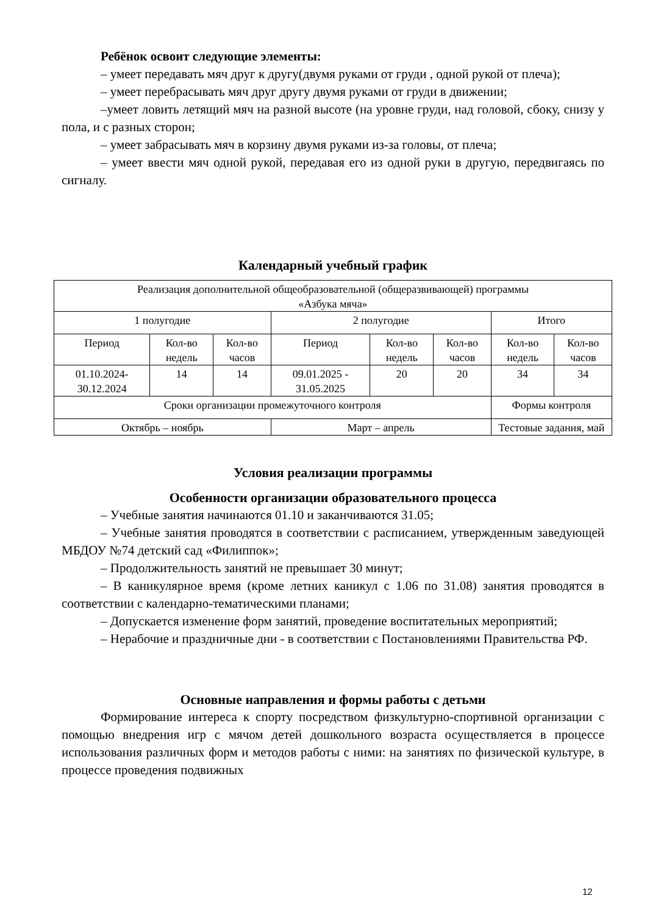Ребёнок освоит следующие элементы:
– умеет передавать мяч друг к другу(двумя руками от груди , одной рукой от плеча);
– умеет перебрасывать мяч друг другу двумя руками от груди в движении;
–умеет ловить летящий мяч на разной высоте (на уровне груди, над головой, сбоку, снизу у пола, и с разных сторон;
– умеет забрасывать мяч в корзину двумя руками из-за головы, от плеча;
– умеет ввести мяч одной рукой, передавая его из одной руки в другую, передвигаясь по сигналу.
Календарный учебный график
| Реализация дополнительной общеобразовательной (общеразвивающей) программы «Азбука мяча» | | | | | | | |
| 1 полугодие | | | 2 полугодие | | | Итого | |
| Период | Кол-во недель | Кол-во часов | Период | Кол-во недель | Кол-во часов | Кол-во недель | Кол-во часов |
| 01.10.2024-30.12.2024 | 14 | 14 | 09.01.2025 - 31.05.2025 | 20 | 20 | 34 | 34 |
| Сроки организации промежуточного контроля | | | | | | Формы контроля | |
| Октябрь – ноябрь | | | Март – апрель | | | Тестовые задания, май | |
Условия реализации программы
Особенности организации образовательного процесса
– Учебные занятия начинаются 01.10 и заканчиваются 31.05;
– Учебные занятия проводятся в соответствии с расписанием, утвержденным заведующей МБДОУ №74 детский сад «Филиппок»;
– Продолжительность занятий не превышает 30 минут;
– В каникулярное время (кроме летних каникул с 1.06 по 31.08) занятия проводятся в соответствии с календарно-тематическими планами;
– Допускается изменение форм занятий, проведение воспитательных мероприятий;
– Нерабочие и праздничные дни - в соответствии с Постановлениями Правительства РФ.
Основные направления и формы работы с детьми
Формирование интереса к спорту посредством физкультурно-спортивной организации с помощью внедрения игр с мячом детей дошкольного возраста осуществляется в процессе использования различных форм и методов работы с ними: на занятиях по физической культуре, в процессе проведения подвижных
12